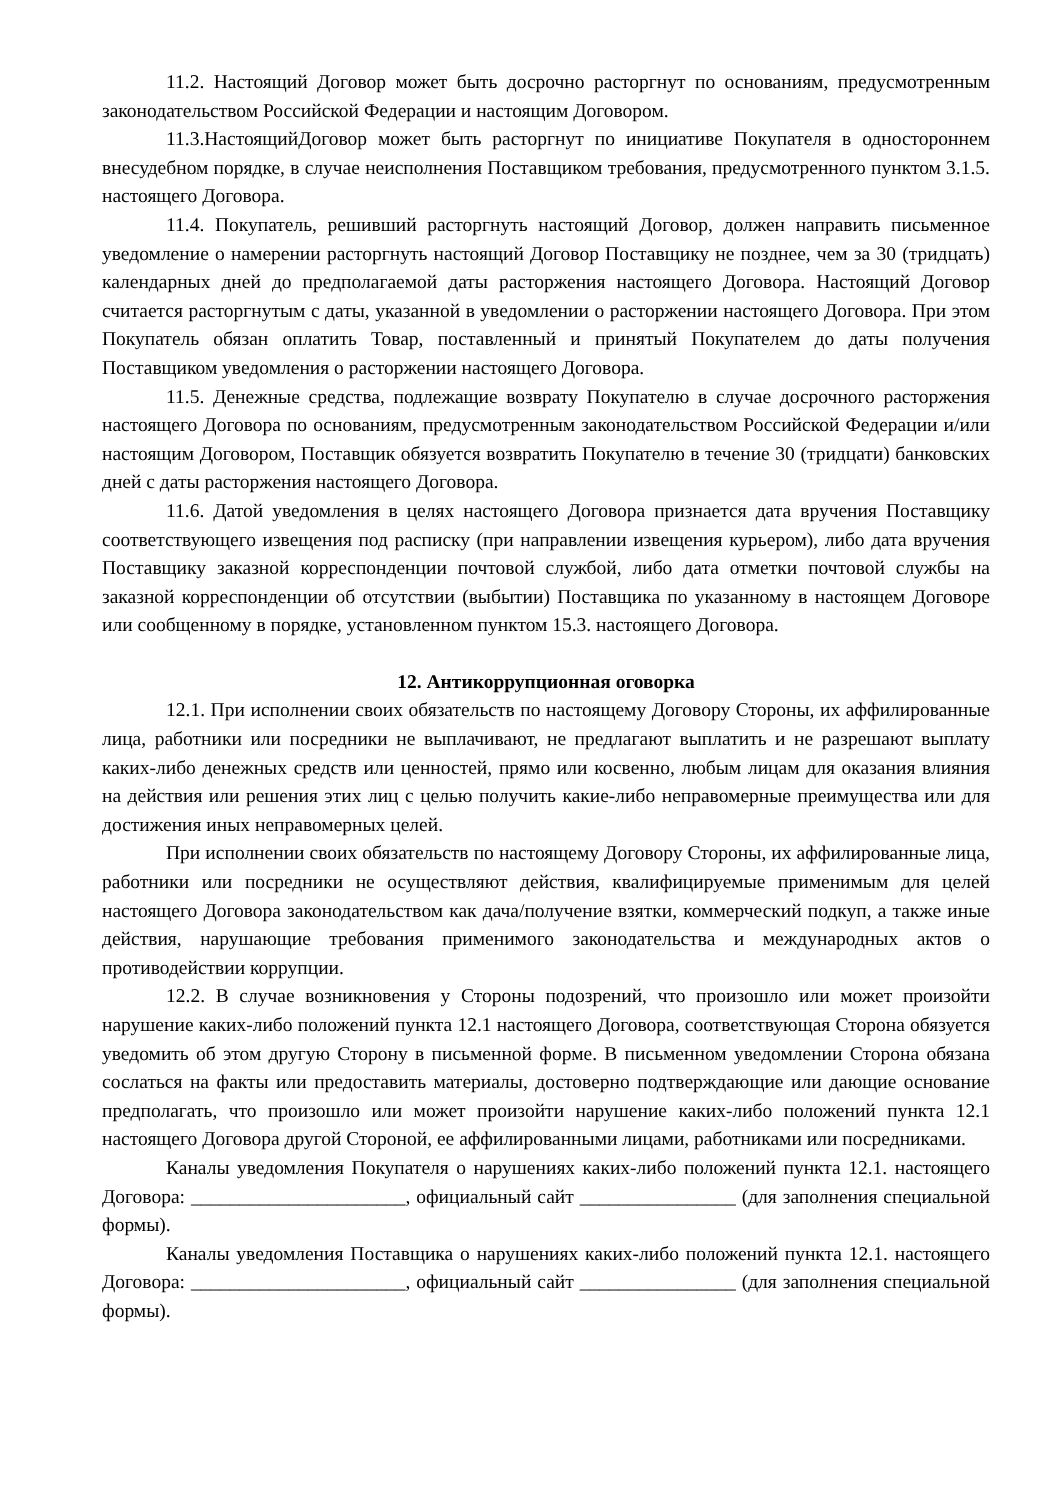11.2. Настоящий Договор может быть досрочно расторгнут по основаниям, предусмотренным законодательством Российской Федерации и настоящим Договором.
11.3.НастоящийДоговор может быть расторгнут по инициативе Покупателя в одностороннем внесудебном порядке, в случае неисполнения Поставщиком требования, предусмотренного пунктом 3.1.5. настоящего Договора.
11.4. Покупатель, решивший расторгнуть настоящий Договор, должен направить письменное уведомление о намерении расторгнуть настоящий Договор Поставщику не позднее, чем за 30 (тридцать) календарных дней до предполагаемой даты расторжения настоящего Договора. Настоящий Договор считается расторгнутым с даты, указанной в уведомлении о расторжении настоящего Договора. При этом Покупатель обязан оплатить Товар, поставленный и принятый Покупателем до даты получения Поставщиком уведомления о расторжении настоящего Договора.
11.5. Денежные средства, подлежащие возврату Покупателю в случае досрочного расторжения настоящего Договора по основаниям, предусмотренным законодательством Российской Федерации и/или настоящим Договором, Поставщик обязуется возвратить Покупателю в течение 30 (тридцати) банковских дней с даты расторжения настоящего Договора.
11.6. Датой уведомления в целях настоящего Договора признается дата вручения Поставщику соответствующего извещения под расписку (при направлении извещения курьером), либо дата вручения Поставщику заказной корреспонденции почтовой службой, либо дата отметки почтовой службы на заказной корреспонденции об отсутствии (выбытии) Поставщика по указанному в настоящем Договоре или сообщенному в порядке, установленном пунктом 15.3. настоящего Договора.
12. Антикоррупционная оговорка
12.1. При исполнении своих обязательств по настоящему Договору Стороны, их аффилированные лица, работники или посредники не выплачивают, не предлагают выплатить и не разрешают выплату каких-либо денежных средств или ценностей, прямо или косвенно, любым лицам для оказания влияния на действия или решения этих лиц с целью получить какие-либо неправомерные преимущества или для достижения иных неправомерных целей.
При исполнении своих обязательств по настоящему Договору Стороны, их аффилированные лица, работники или посредники не осуществляют действия, квалифицируемые применимым для целей настоящего Договора законодательством как дача/получение взятки, коммерческий подкуп, а также иные действия, нарушающие требования применимого законодательства и международных актов о противодействии коррупции.
12.2. В случае возникновения у Стороны подозрений, что произошло или может произойти нарушение каких-либо положений пункта 12.1 настоящего Договора, соответствующая Сторона обязуется уведомить об этом другую Сторону в письменной форме. В письменном уведомлении Сторона обязана сослаться на факты или предоставить материалы, достоверно подтверждающие или дающие основание предполагать, что произошло или может произойти нарушение каких-либо положений пункта 12.1 настоящего Договора другой Стороной, ее аффилированными лицами, работниками или посредниками.
Каналы уведомления Покупателя о нарушениях каких-либо положений пункта 12.1. настоящего Договора: ______________________, официальный сайт ________________ (для заполнения специальной формы).
Каналы уведомления Поставщика о нарушениях каких-либо положений пункта 12.1. настоящего Договора: ______________________, официальный сайт ________________ (для заполнения специальной формы).